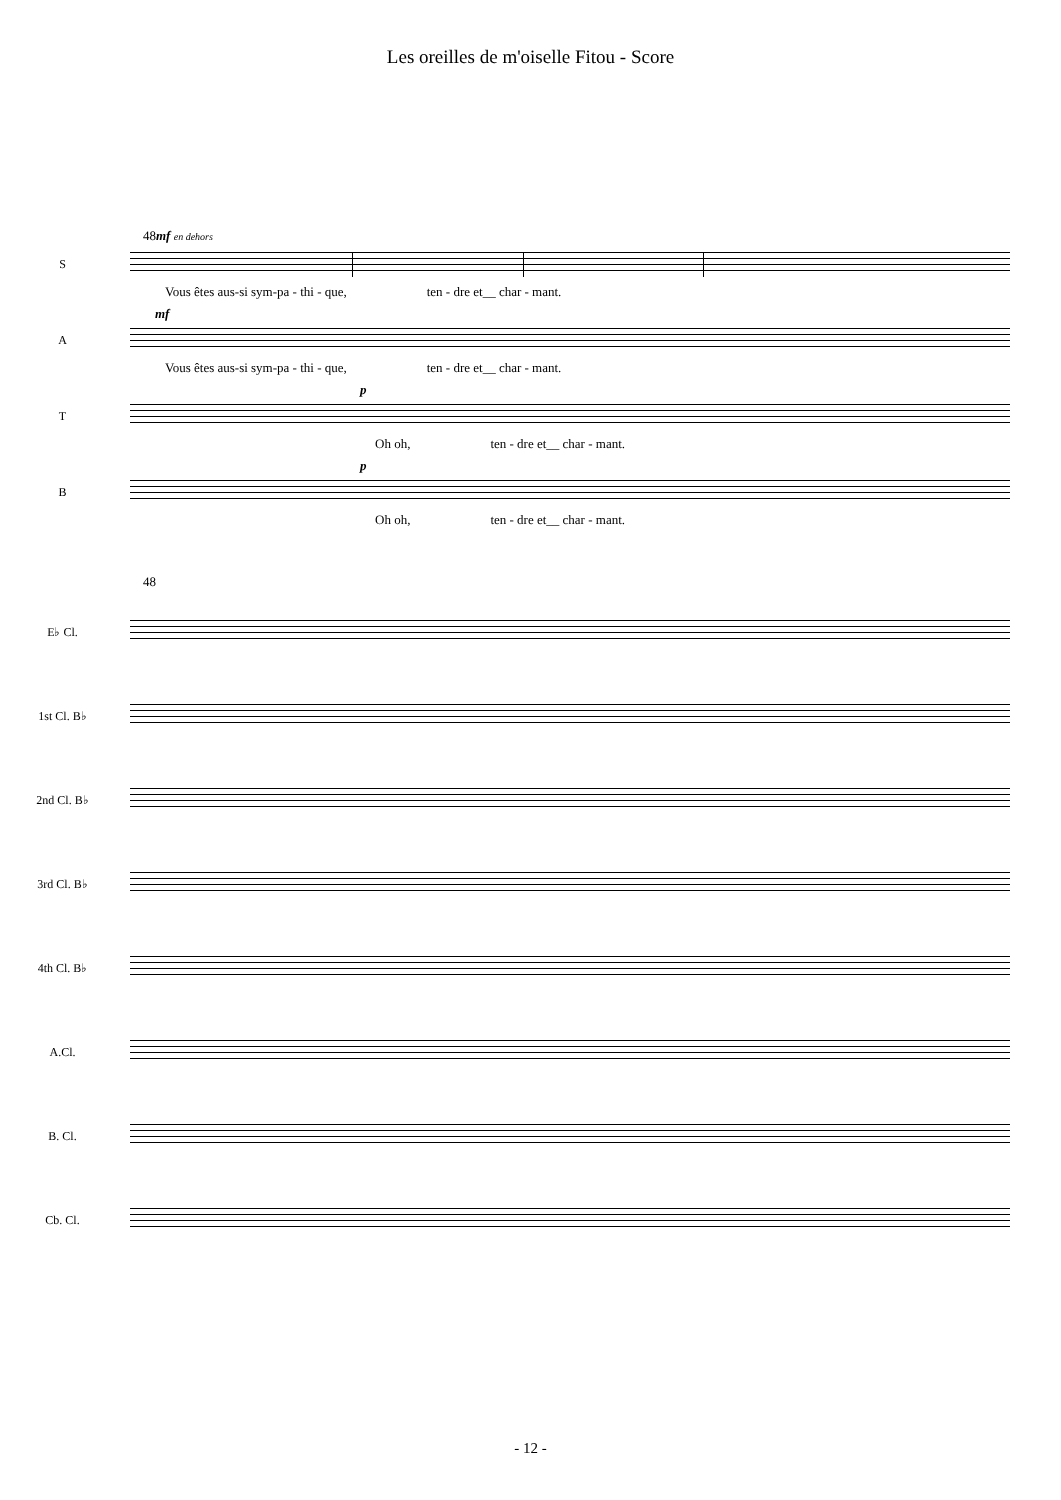Les oreilles de m'oiselle Fitou - Score
48mf en dehors
S
Vous êtes aus-si sym-pa - thi - que, ten - dre et__ char - mant.
mf
A
Vous êtes aus-si sym-pa - thi - que, ten - dre et__ char - mant.
p
T
Oh oh, ten - dre et__ char - mant.
p
B
Oh oh, ten - dre et__ char - mant.
48
E♭ Cl.
1st Cl. B♭
2nd Cl. B♭
3rd Cl. B♭
4th Cl. B♭
A.Cl.
B. Cl.
Cb. Cl.
- 12 -